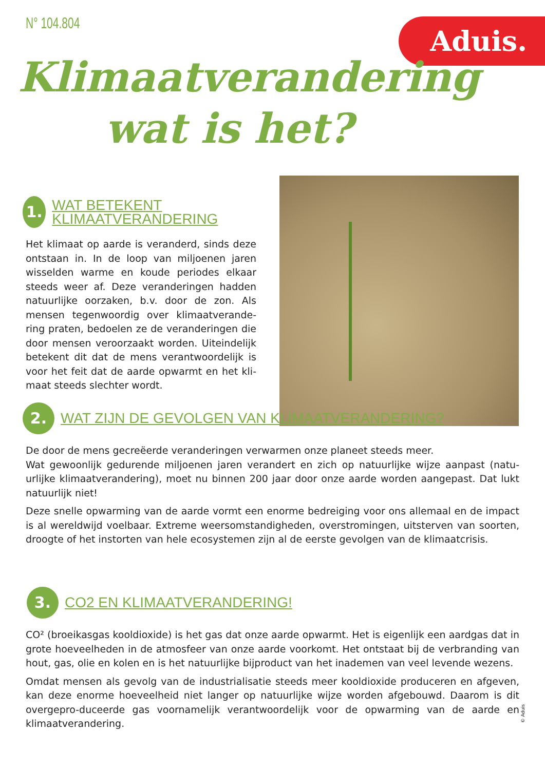N° 104.804 Aduis.
Klimaatverandering
wat is het?
1.
WAT BETEKENT KLIMAATVERANDERING
Het klimaat op aarde is veranderd, sinds deze ontstaan in. In de loop van miljoenen jaren wisselden warme en koude periodes elkaar steeds weer af. Deze veranderingen hadden natuurlijke oorzaken, b.v. door de zon. Als mensen tegenwoordig over klimaatverande-ring praten, bedoelen ze de veranderingen die door mensen veroorzaakt worden. Uiteindelijk betekent dit dat de mens verantwoordelijk is voor het feit dat de aarde opwarmt en het kli-maat steeds slechter wordt.
2.
WAT ZIJN DE GEVOLGEN VAN KLIMAATVERANDERING?
De door de mens gecreëerde veranderingen verwarmen onze planeet steeds meer.
Wat gewoonlijk gedurende miljoenen jaren verandert en zich op natuurlijke wijze aanpast (natu-urlijke klimaatverandering), moet nu binnen 200 jaar door onze aarde worden aangepast. Dat lukt natuurlijk niet!
Deze snelle opwarming van de aarde vormt een enorme bedreiging voor ons allemaal en de impact is al wereldwijd voelbaar. Extreme weersomstandigheden, overstromingen, uitsterven van soorten, droogte of het instorten van hele ecosystemen zijn al de eerste gevolgen van de klimaatcrisis.
3.
CO2 EN KLIMAATVERANDERING!
CO² (broeikasgas kooldioxide) is het gas dat onze aarde opwarmt. Het is eigenlijk een aardgas dat in grote hoeveelheden in de atmosfeer van onze aarde voorkomt. Het ontstaat bij de verbranding van hout, gas, olie en kolen en is het natuurlijke bijproduct van het inademen van veel levende wezens.
Omdat mensen als gevolg van de industrialisatie steeds meer kooldioxide produceren en afgeven, kan deze enorme hoeveelheid niet langer op natuurlijke wijze worden afgebouwd. Daarom is dit overgepro-duceerde gas voornamelijk verantwoordelijk voor de opwarming van de aarde en klimaatverandering.
© Aduis